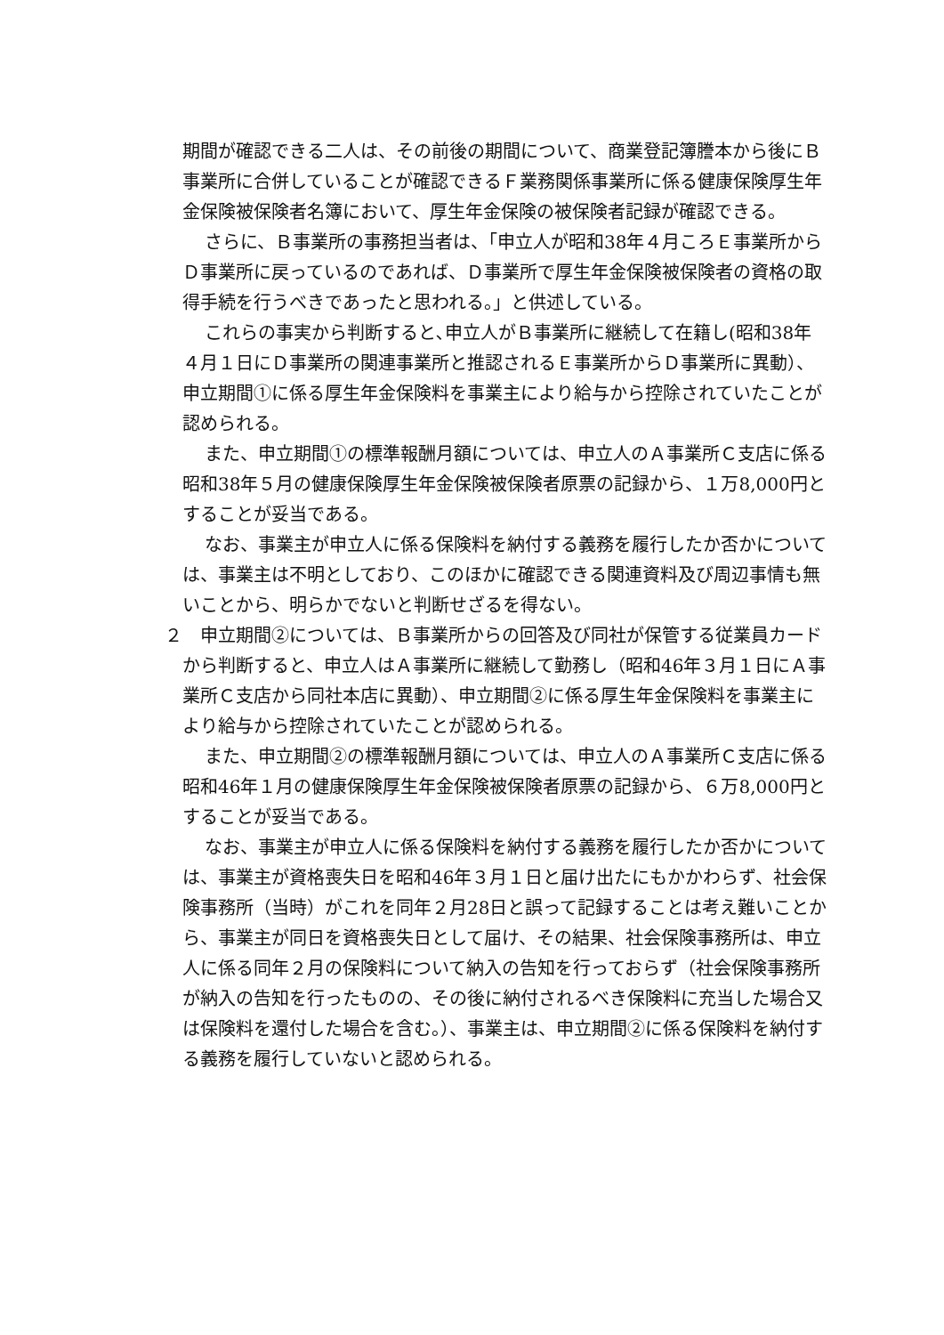期間が確認できる二人は、その前後の期間について、商業登記簿謄本から後にＢ事業所に合併していることが確認できるＦ業務関係事業所に係る健康保険厚生年金保険被保険者名簿において、厚生年金保険の被保険者記録が確認できる。
さらに、Ｂ事業所の事務担当者は、「申立人が昭和38年４月ころＥ事業所からＤ事業所に戻っているのであれば、Ｄ事業所で厚生年金保険被保険者の資格の取得手続を行うべきであったと思われる。」と供述している。
これらの事実から判断すると､申立人がＢ事業所に継続して在籍し(昭和38年４月１日にＤ事業所の関連事業所と推認されるＥ事業所からＤ事業所に異動）、申立期間①に係る厚生年金保険料を事業主により給与から控除されていたことが認められる。
また、申立期間①の標準報酬月額については、申立人のＡ事業所Ｃ支店に係る昭和38年５月の健康保険厚生年金保険被保険者原票の記録から、１万8,000円とすることが妥当である。
なお、事業主が申立人に係る保険料を納付する義務を履行したか否かについては、事業主は不明としており、このほかに確認できる関連資料及び周辺事情も無いことから、明らかでないと判断せざるを得ない。
２　申立期間②については、Ｂ事業所からの回答及び同社が保管する従業員カードから判断すると、申立人はＡ事業所に継続して勤務し（昭和46年３月１日にＡ事業所Ｃ支店から同社本店に異動）、申立期間②に係る厚生年金保険料を事業主により給与から控除されていたことが認められる。
また、申立期間②の標準報酬月額については、申立人のＡ事業所Ｃ支店に係る昭和46年１月の健康保険厚生年金保険被保険者原票の記録から、６万8,000円とすることが妥当である。
なお、事業主が申立人に係る保険料を納付する義務を履行したか否かについては、事業主が資格喪失日を昭和46年３月１日と届け出たにもかかわらず、社会保険事務所（当時）がこれを同年２月28日と誤って記録することは考え難いことから、事業主が同日を資格喪失日として届け、その結果、社会保険事務所は、申立人に係る同年２月の保険料について納入の告知を行っておらず（社会保険事務所が納入の告知を行ったものの、その後に納付されるべき保険料に充当した場合又は保険料を還付した場合を含む。）、事業主は、申立期間②に係る保険料を納付する義務を履行していないと認められる。